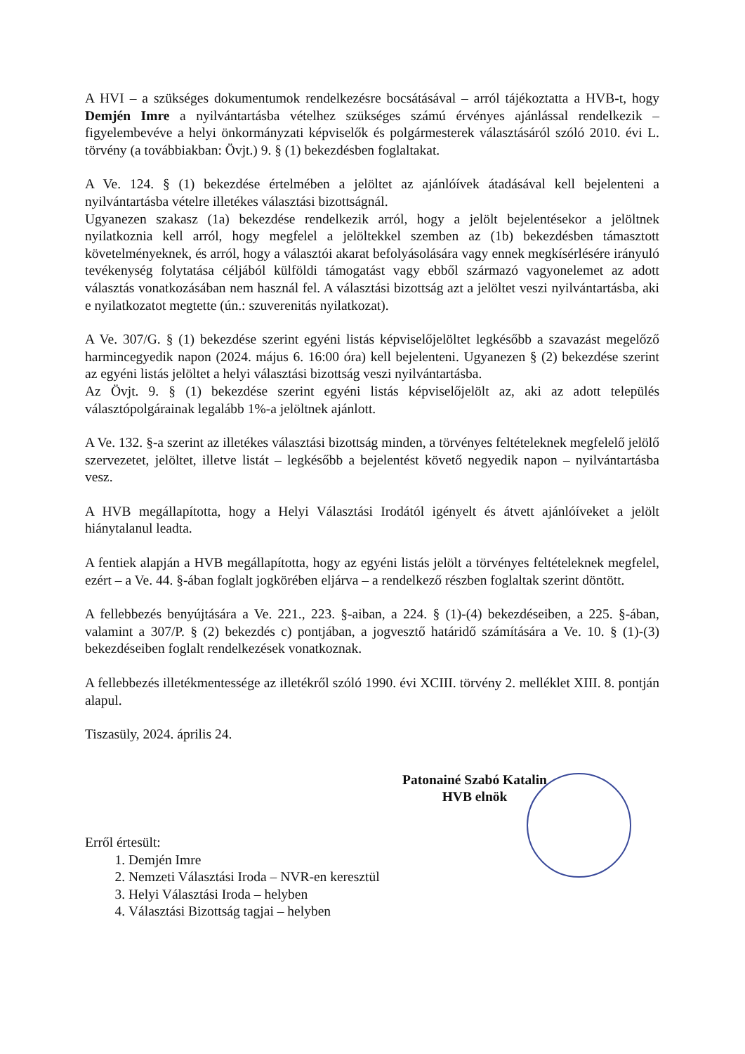A HVI – a szükséges dokumentumok rendelkezésre bocsátásával – arról tájékoztatta a HVB-t, hogy Demjén Imre a nyilvántartásba vételhez szükséges számú érvényes ajánlással rendelkezik – figyelembevéve a helyi önkormányzati képviselők és polgármesterek választásáról szóló 2010. évi L. törvény (a továbbiakban: Övjt.) 9. § (1) bekezdésben foglaltakat.
A Ve. 124. § (1) bekezdése értelmében a jelöltet az ajánlóívek átadásával kell bejelenteni a nyilvántartásba vételre illetékes választási bizottságnál.
Ugyanezen szakasz (1a) bekezdése rendelkezik arról, hogy a jelölt bejelentésekor a jelöltnek nyilatkoznia kell arról, hogy megfelel a jelöltekkel szemben az (1b) bekezdésben támasztott követelményeknek, és arról, hogy a választói akarat befolyásolására vagy ennek megkísérlésére irányuló tevékenység folytatása céljából külföldi támogatást vagy ebből származó vagyonelemet az adott választás vonatkozásában nem használ fel. A választási bizottság azt a jelöltet veszi nyilvántartásba, aki e nyilatkozatot megtette (ún.: szuverenitás nyilatkozat).
A Ve. 307/G. § (1) bekezdése szerint egyéni listás képviselőjelöltet legkésőbb a szavazást megelőző harmincegyedik napon (2024. május 6. 16:00 óra) kell bejelenteni. Ugyanezen § (2) bekezdése szerint az egyéni listás jelöltet a helyi választási bizottság veszi nyilvántartásba.
Az Övjt. 9. § (1) bekezdése szerint egyéni listás képviselőjelölt az, aki az adott település választópolgárainak legalább 1%-a jelöltnek ajánlott.
A Ve. 132. §-a szerint az illetékes választási bizottság minden, a törvényes feltételeknek megfelelő jelölő szervezetet, jelöltet, illetve listát – legkésőbb a bejelentést követő negyedik napon – nyilvántartásba vesz.
A HVB megállapította, hogy a Helyi Választási Irodától igényelt és átvett ajánlóíveket a jelölt hiánytalanul leadta.
A fentiek alapján a HVB megállapította, hogy az egyéni listás jelölt a törvényes feltételeknek megfelel, ezért – a Ve. 44. §-ában foglalt jogkörében eljárva – a rendelkező részben foglaltak szerint döntött.
A fellebbezés benyújtására a Ve. 221., 223. §-aiban, a 224. § (1)-(4) bekezdéseiben, a 225. §-ában, valamint a 307/P. § (2) bekezdés c) pontjában, a jogvesztő határidő számítására a Ve. 10. § (1)-(3) bekezdéseiben foglalt rendelkezések vonatkoznak.
A fellebbezés illetékmentessége az illetékről szóló 1990. évi XCIII. törvény 2. melléklet XIII. 8. pontján alapul.
Tiszasüly, 2024. április 24.
Patonainé Szabó Katalin
HVB elnök
Erről értesült:
1. Demjén Imre
2. Nemzeti Választási Iroda – NVR-en keresztül
3. Helyi Választási Iroda – helyben
4. Választási Bizottság tagjai – helyben